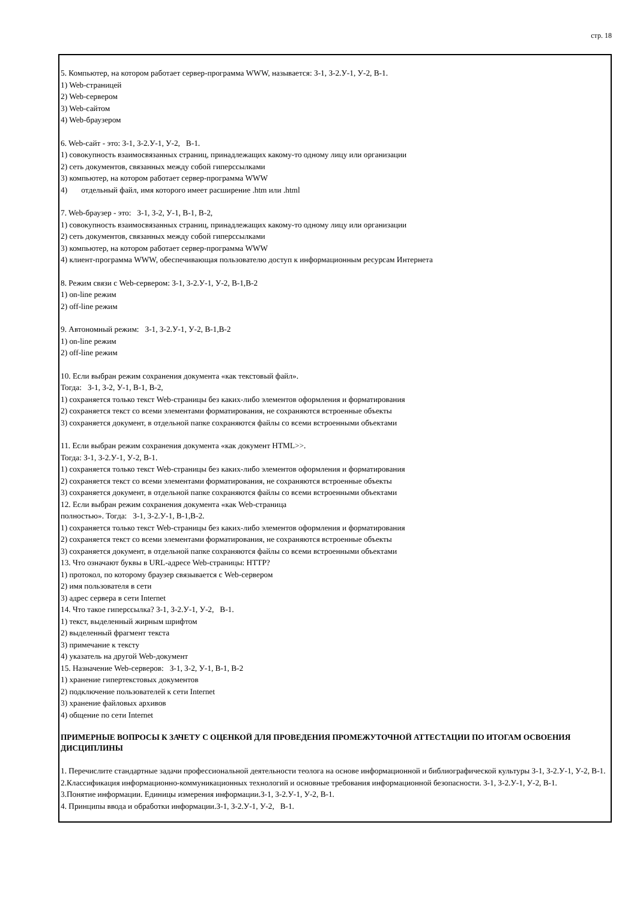стр. 18
5. Компьютер, на котором работает сервер-программа WWW, называется: З-1, З-2.У-1, У-2, В-1.
1) Web-страницей
2) Web-сервером
3) Web-сайтом
4) Web-браузером
6. Web-сайт - это: З-1, З-2.У-1, У-2, В-1.
1) совокупность взаимосвязанных страниц, принадлежащих какому-то одному лицу или организации
2) сеть документов, связанных между собой гиперссылками
3) компьютер, на котором работает сервер-программа WWW
4) отдельный файл, имя которого имеет расширение .htm или .html
7. Web-браузер - это: З-1, З-2, У-1, В-1, В-2,
1) совокупность взаимосвязанных страниц, принадлежащих какому-то одному лицу или организации
2) сеть документов, связанных между собой гиперссылками
3) компьютер, на котором работает сервер-программа WWW
4) клиент-программа WWW, обеспечивающая пользователю доступ к информационным ресурсам Интернета
8. Режим связи с Web-сервером: З-1, З-2.У-1, У-2, В-1,В-2
1) on-line режим
2) off-line режим
9. Автономный режим: З-1, З-2.У-1, У-2, В-1,В-2
1) on-line режим
2) off-line режим
10. Если выбран режим сохранения документа «как текстовый файл».
Тогда: З-1, З-2, У-1, В-1, В-2,
1) сохраняется только текст Web-страницы без каких-либо элементов оформления и форматирования
2) сохраняется текст со всеми элементами форматирования, не сохраняются встроенные объекты
3) сохраняется документ, в отдельной папке сохраняются файлы со всеми встроенными объектами
11. Если выбран режим сохранения документа «как документ HTML>>.
Тогда: З-1, З-2.У-1, У-2, В-1.
1) сохраняется только текст Web-страницы без каких-либо элементов оформления и форматирования
2) сохраняется текст со всеми элементами форматирования, не сохраняются встроенные объекты
3) сохраняется документ, в отдельной папке сохраняются файлы со всеми встроенными объектами
12. Если выбран режим сохранения документа «как Web-страница
полностью». Тогда: З-1, З-2.У-1, В-1,В-2.
1) сохраняется только текст Web-страницы без каких-либо элементов оформления и форматирования
2) сохраняется текст со всеми элементами форматирования, не сохраняются встроенные объекты
3) сохраняется документ, в отдельной папке сохраняются файлы со всеми встроенными объектами
13. Что означают буквы в URL-адресе Web-страницы: HTTP?
1) протокол, по которому браузер связывается с Web-сервером
2) имя пользователя в сети
3) адрес сервера в сети Internet
14. Что такое гиперссылка? З-1, З-2.У-1, У-2, В-1.
1) текст, выделенный жирным шрифтом
2) выделенный фрагмент текста
3) примечание к тексту
4) указатель на другой Web-документ
15. Назначение Web-серверов: З-1, З-2, У-1, В-1, В-2
1) хранение гипертекстовых документов
2) подключение пользователей к сети Internet
3) хранение файловых архивов
4) общение по сети Internet
ПРИМЕРНЫЕ ВОПРОСЫ К ЗАЧЕТУ С ОЦЕНКОЙ ДЛЯ ПРОВЕДЕНИЯ ПРОМЕЖУТОЧНОЙ АТТЕСТАЦИИ ПО ИТОГАМ ОСВОЕНИЯ ДИСЦИПЛИНЫ
1. Перечислите стандартные задачи профессиональной деятельности теолога на основе информационной и библиографической культуры З-1, З-2.У-1, У-2, В-1.
2.Классификация информационно-коммуникационных технологий и основные требования информационной безопасности. З-1, З-2.У-1, У-2, В-1.
3.Понятие информации. Единицы измерения информации.З-1, З-2.У-1, У-2, В-1.
4. Принципы ввода и обработки информации.З-1, З-2.У-1, У-2, В-1.